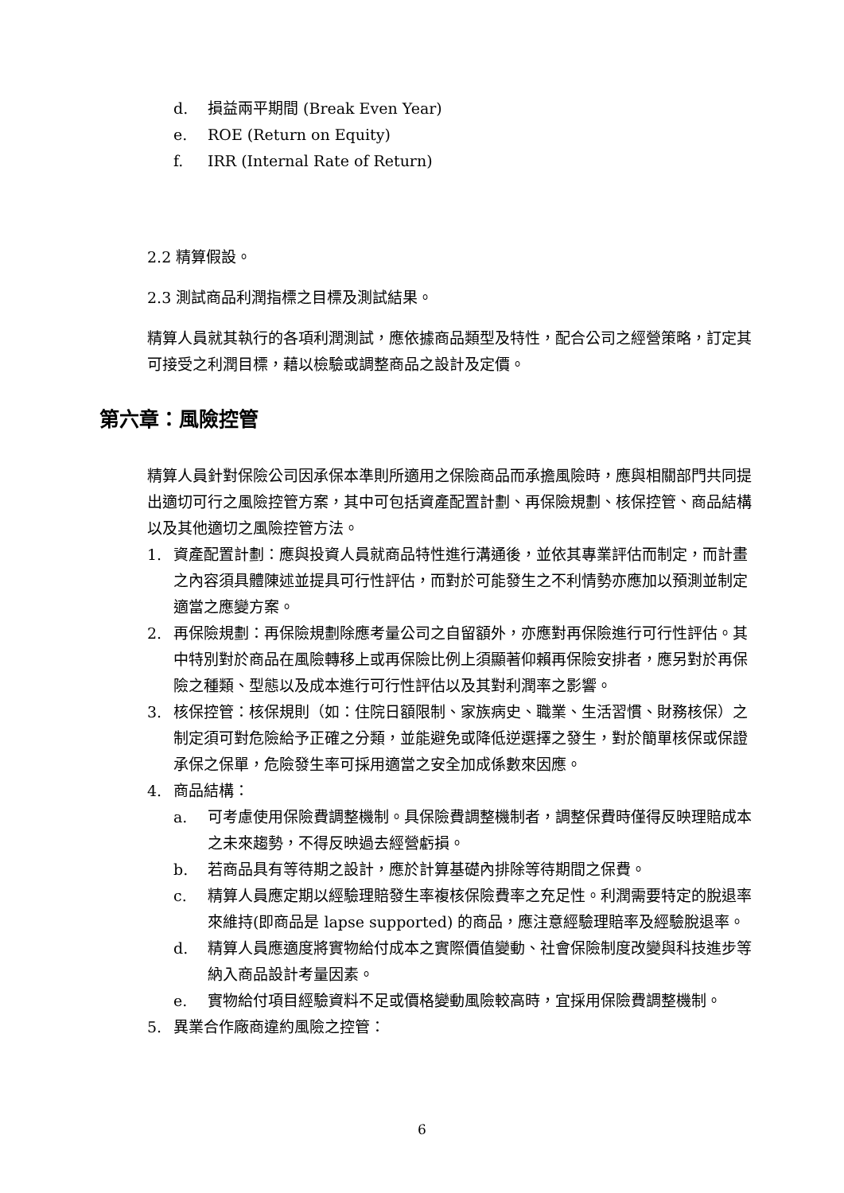d. 損益兩平期間 (Break Even Year)
e. ROE (Return on Equity)
f. IRR (Internal Rate of Return)
2.2 精算假設。
2.3 測試商品利潤指標之目標及測試結果。
精算人員就其執行的各項利潤測試，應依據商品類型及特性，配合公司之經營策略，訂定其可接受之利潤目標，藉以檢驗或調整商品之設計及定價。
第六章：風險控管
精算人員針對保險公司因承保本準則所適用之保險商品而承擔風險時，應與相關部門共同提出適切可行之風險控管方案，其中可包括資產配置計劃、再保險規劃、核保控管、商品結構以及其他適切之風險控管方法。
1. 資產配置計劃：應與投資人員就商品特性進行溝通後，並依其專業評估而制定，而計畫之內容須具體陳述並提具可行性評估，而對於可能發生之不利情勢亦應加以預測並制定適當之應變方案。
2. 再保險規劃：再保險規劃除應考量公司之自留額外，亦應對再保險進行可行性評估。其中特別對於商品在風險轉移上或再保險比例上須顯著仰賴再保險安排者，應另對於再保險之種類、型態以及成本進行可行性評估以及其對利潤率之影響。
3. 核保控管：核保規則（如：住院日額限制、家族病史、職業、生活習慣、財務核保）之制定須可對危險給予正確之分類，並能避免或降低逆選擇之發生，對於簡單核保或保證承保之保單，危險發生率可採用適當之安全加成係數來因應。
4. 商品結構：
a. 可考慮使用保險費調整機制。具保險費調整機制者，調整保費時僅得反映理賠成本之未來趨勢，不得反映過去經營虧損。
b. 若商品具有等待期之設計，應於計算基礎內排除等待期間之保費。
c. 精算人員應定期以經驗理賠發生率複核保險費率之充足性。利潤需要特定的脫退率來維持(即商品是 lapse supported) 的商品，應注意經驗理賠率及經驗脫退率。
d. 精算人員應適度將實物給付成本之實際價值變動、社會保險制度改變與科技進步等納入商品設計考量因素。
e. 實物給付項目經驗資料不足或價格變動風險較高時，宜採用保險費調整機制。
5. 異業合作廠商違約風險之控管：
6